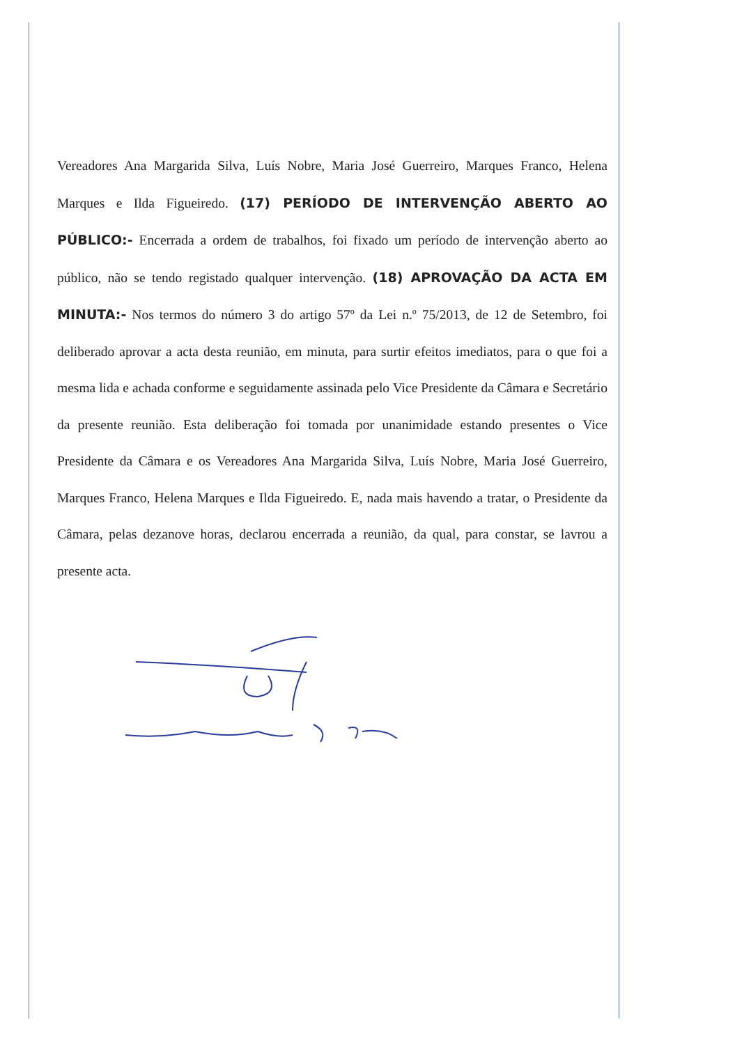Vereadores Ana Margarida Silva, Luís Nobre, Maria José Guerreiro, Marques Franco, Helena Marques e Ilda Figueiredo. (17) PERÍODO DE INTERVENÇÃO ABERTO AO PÚBLICO:- Encerrada a ordem de trabalhos, foi fixado um período de intervenção aberto ao público, não se tendo registado qualquer intervenção. (18) APROVAÇÃO DA ACTA EM MINUTA:- Nos termos do número 3 do artigo 57º da Lei n.º 75/2013, de 12 de Setembro, foi deliberado aprovar a acta desta reunião, em minuta, para surtir efeitos imediatos, para o que foi a mesma lida e achada conforme e seguidamente assinada pelo Vice Presidente da Câmara e Secretário da presente reunião. Esta deliberação foi tomada por unanimidade estando presentes o Vice Presidente da Câmara e os Vereadores Ana Margarida Silva, Luís Nobre, Maria José Guerreiro, Marques Franco, Helena Marques e Ilda Figueiredo. E, nada mais havendo a tratar, o Presidente da Câmara, pelas dezanove horas, declarou encerrada a reunião, da qual, para constar, se lavrou a presente acta.